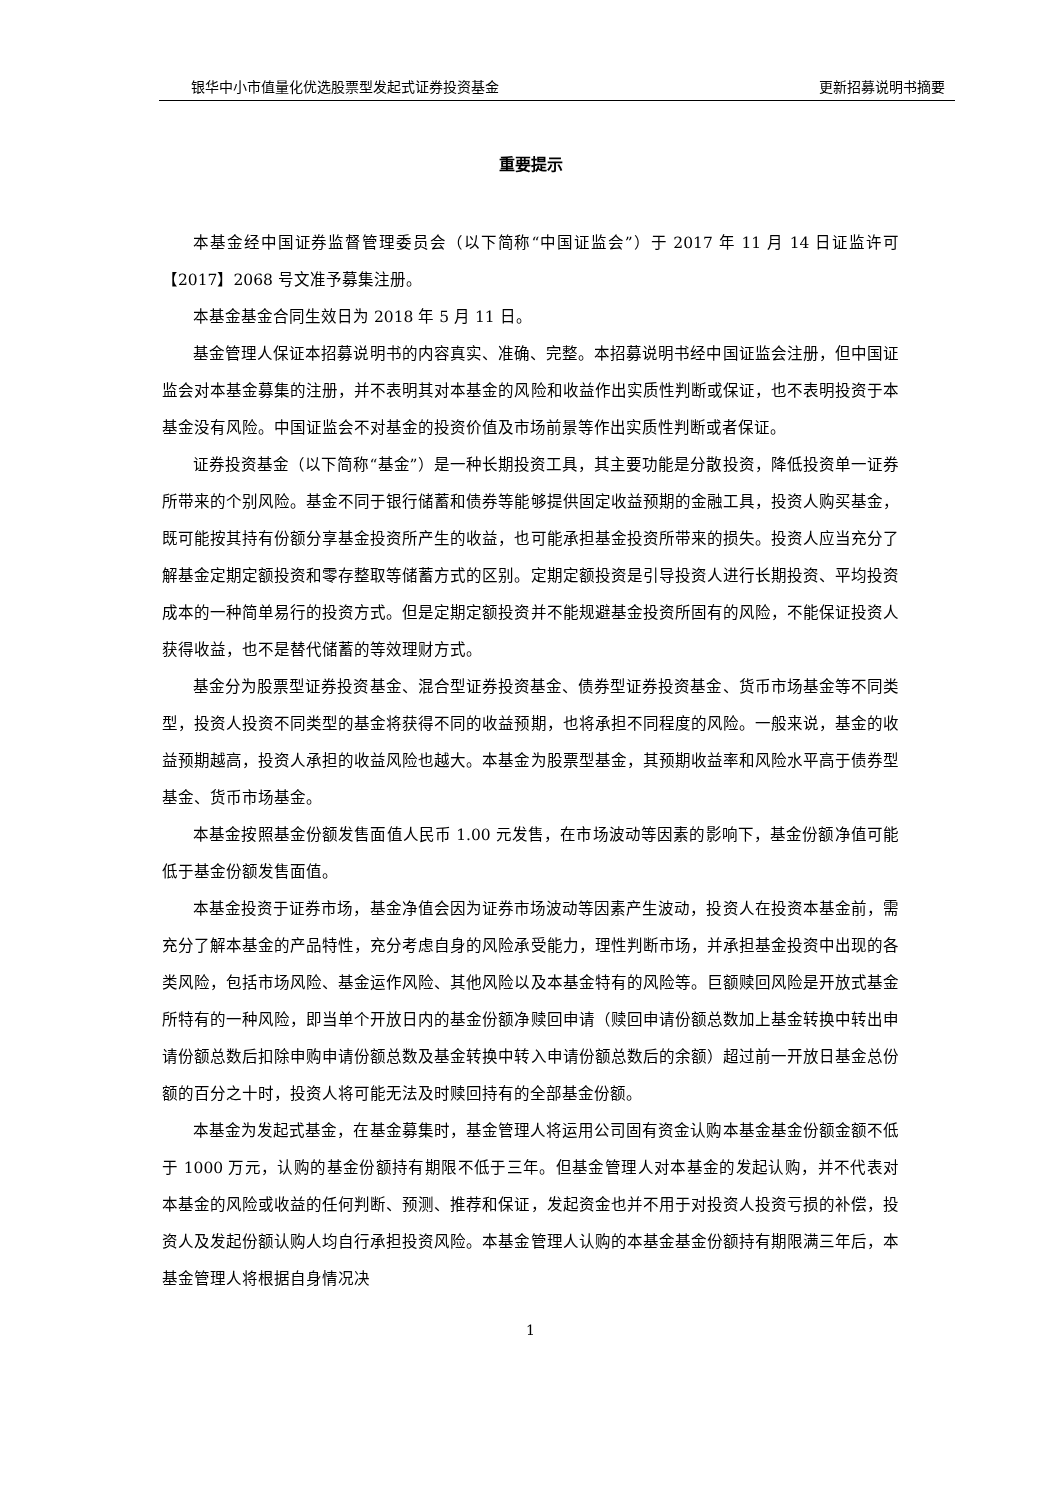银华中小市值量化优选股票型发起式证券投资基金 更新招募说明书摘要
重要提示
本基金经中国证券监督管理委员会（以下简称“中国证监会”）于 2017 年 11 月 14 日证监许可【2017】2068 号文准予募集注册。
本基金基金合同生效日为 2018 年 5 月 11 日。
基金管理人保证本招募说明书的内容真实、准确、完整。本招募说明书经中国证监会注册，但中国证监会对本基金募集的注册，并不表明其对本基金的风险和收益作出实质性判断或保证，也不表明投资于本基金没有风险。中国证监会不对基金的投资价值及市场前景等作出实质性判断或者保证。
证券投资基金（以下简称“基金”）是一种长期投资工具，其主要功能是分散投资，降低投资单一证券所带来的个别风险。基金不同于银行储蓄和债券等能够提供固定收益预期的金融工具，投资人购买基金，既可能按其持有份额分享基金投资所产生的收益，也可能承担基金投资所带来的损失。投资人应当充分了解基金定期定额投资和零存整取等储蓄方式的区别。定期定额投资是引导投资人进行长期投资、平均投资成本的一种简单易行的投资方式。但是定期定额投资并不能规避基金投资所固有的风险，不能保证投资人获得收益，也不是替代储蓄的等效理财方式。
基金分为股票型证券投资基金、混合型证券投资基金、债券型证券投资基金、货币市场基金等不同类型，投资人投资不同类型的基金将获得不同的收益预期，也将承担不同程度的风险。一般来说，基金的收益预期越高，投资人承担的收益风险也越大。本基金为股票型基金，其预期收益率和风险水平高于债券型基金、货币市场基金。
本基金按照基金份额发售面值人民币 1.00 元发售，在市场波动等因素的影响下，基金份额净值可能低于基金份额发售面值。
本基金投资于证券市场，基金净值会因为证券市场波动等因素产生波动，投资人在投资本基金前，需充分了解本基金的产品特性，充分考虑自身的风险承受能力，理性判断市场，并承担基金投资中出现的各类风险，包括市场风险、基金运作风险、其他风险以及本基金特有的风险等。巨额赎回风险是开放式基金所特有的一种风险，即当单个开放日内的基金份额净赎回申请（赎回申请份额总数加上基金转换中转出申请份额总数后扣除申购申请份额总数及基金转换中转入申请份额总数后的余额）超过前一开放日基金总份额的百分之十时，投资人将可能无法及时赎回持有的全部基金份额。
本基金为发起式基金，在基金募集时，基金管理人将运用公司固有资金认购本基金基金份额金额不低于 1000 万元，认购的基金份额持有期限不低于三年。但基金管理人对本基金的发起认购，并不代表对本基金的风险或收益的任何判断、预测、推荐和保证，发起资金也并不用于对投资人投资亏损的补偿，投资人及发起份额认购人均自行承担投资风险。本基金管理人认购的本基金基金份额持有期限满三年后，本基金管理人将根据自身情况决
1